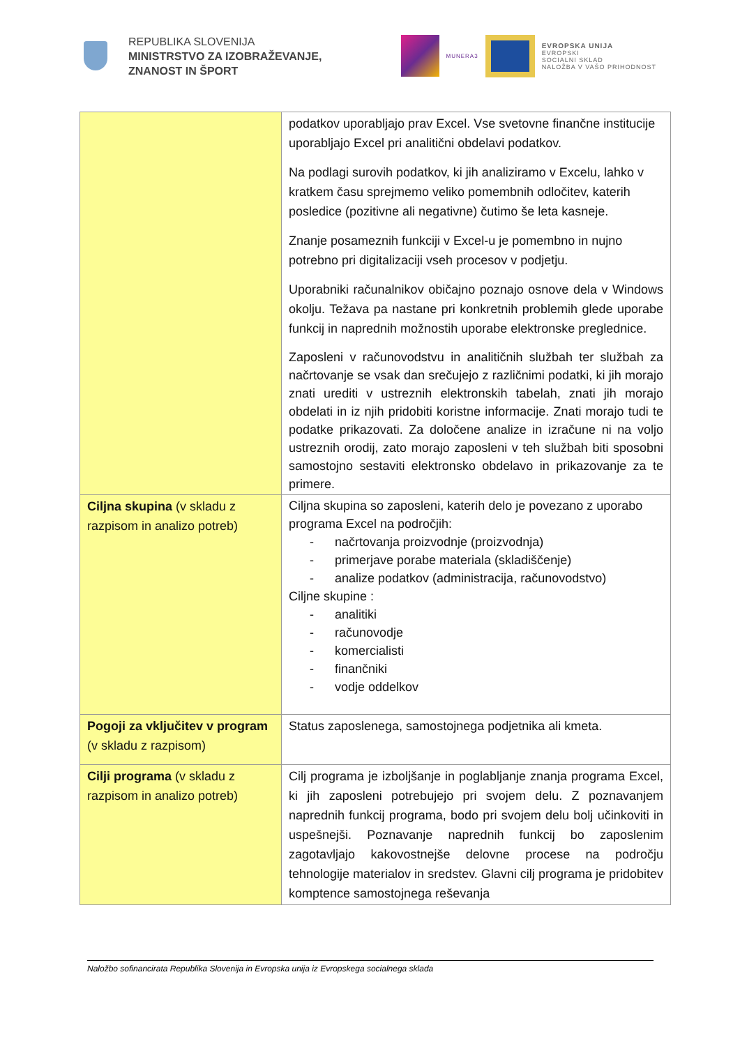REPUBLIKA SLOVENIJA
MINISTRSTVO ZA IZOBRAŽEVANJE,
ZNANOST IN ŠPORT
MUNERA3
EVROPSKA UNIJA
EVROPSKI
SOCIALNI SKLAD
NALOŽBA V VAŠO PRIHODNOST
| | podatkov uporabljajo prav Excel. Vse svetovne finančne institucije uporabljajo Excel pri analitični obdelavi podatkov. Na podlagi surovih podatkov, ki jih analiziramo v Excelu, lahko v kratkem času sprejmemo veliko pomembnih odločitev, katerih posledice (pozitivne ali negativne) čutimo še leta kasneje. Znanje posameznih funkciji v Excel-u je pomembno in nujno potrebno pri digitalizaciji vseh procesov v podjetju. Uporabniki računalnikov običajno poznajo osnove dela v Windows okolju. Težava pa nastane pri konkretnih problemih glede uporabe funkcij in naprednih možnostih uporabe elektronske preglednice. Zaposleni v računovodstvu in analitičnih službah ter službah za načrtovanje se vsak dan srečujejo z različnimi podatki, ki jih morajo znati urediti v ustreznih elektronskih tabelah, znati jih morajo obdelati in iz njih pridobiti koristne informacije. Znati morajo tudi te podatke prikazovati. Za določene analize in izračune ni na voljo ustreznih orodij, zato morajo zaposleni v teh službah biti sposobni samostojno sestaviti elektronsko obdelavo in prikazovanje za te primere. |
| Ciljna skupina (v skladu z razpisom in analizo potreb) | Ciljna skupina so zaposleni, katerih delo je povezano z uporabo programa Excel na področjih: - načrtovanja proizvodnje (proizvodnja) - primerjave porabe materiala (skladiščenje) - analize podatkov (administracija, računovodstvo) Ciljne skupine : - analitiki - računovodje - komercialisti - finančniki - vodje oddelkov |
| Pogoji za vključitev v program (v skladu z razpisom) | Status zaposlenega, samostojnega podjetnika ali kmeta. |
| Cilji programa (v skladu z razpisom in analizo potreb) | Cilj programa je izboljšanje in poglabljanje znanja programa Excel, ki jih zaposleni potrebujejo pri svojem delu. Z poznavanjem naprednih funkcij programa, bodo pri svojem delu bolj učinkoviti in uspešnejši. Poznavanje naprednih funkcij bo zaposlenim zagotavljajo kakovostnejše delovne procese na področju tehnologije materialov in sredstev. Glavni cilj programa je pridobitev komptence samostojnega reševanja |
Naložbo sofinancirata Republika Slovenija in Evropska unija iz Evropskega socialnega sklada